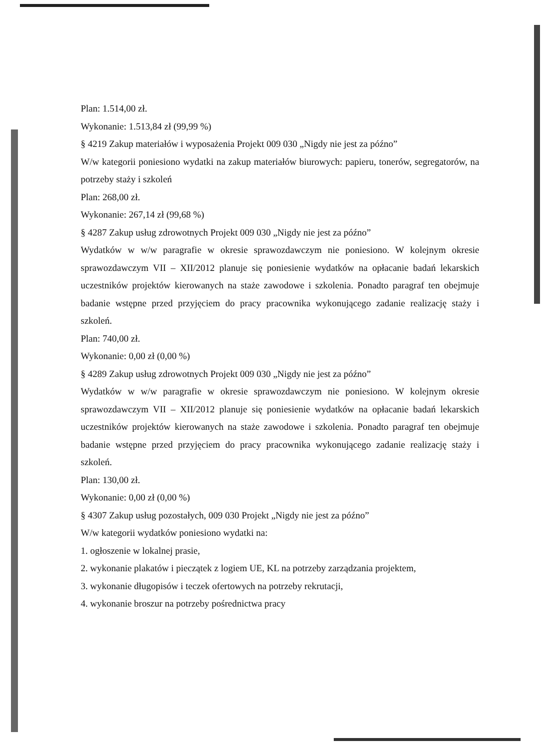Plan: 1.514,00 zł.
Wykonanie: 1.513,84 zł (99,99 %)
§ 4219 Zakup materiałów i wyposażenia Projekt 009 030 „Nigdy nie jest za późno”
W/w kategorii poniesiono wydatki na zakup materiałów biurowych: papieru, tonerów, segregatorów, na potrzeby staży i szkoleń
Plan: 268,00 zł.
Wykonanie: 267,14 zł (99,68 %)
§ 4287 Zakup usług zdrowotnych Projekt 009 030 „Nigdy nie jest za późno”
Wydatków w w/w paragrafie w okresie sprawozdawczym nie poniesiono. W kolejnym okresie sprawozdawczym VII – XII/2012 planuje się poniesienie wydatków na opłacanie badań lekarskich uczestników projektów kierowanych na staże zawodowe i szkolenia. Ponadto paragraf ten obejmuje badanie wstępne przed przyjęciem do pracy pracownika wykonującego zadanie realizację staży i szkoleń.
Plan: 740,00 zł.
Wykonanie: 0,00 zł (0,00 %)
§ 4289 Zakup usług zdrowotnych Projekt 009 030 „Nigdy nie jest za późno”
Wydatków w w/w paragrafie w okresie sprawozdawczym nie poniesiono. W kolejnym okresie sprawozdawczym VII – XII/2012 planuje się poniesienie wydatków na opłacanie badań lekarskich uczestników projektów kierowanych na staże zawodowe i szkolenia. Ponadto paragraf ten obejmuje badanie wstępne przed przyjęciem do pracy pracownika wykonującego zadanie realizację staży i szkoleń.
Plan: 130,00 zł.
Wykonanie: 0,00 zł (0,00 %)
§ 4307 Zakup usług pozostałych, 009 030 Projekt „Nigdy nie jest za późno”
W/w kategorii wydatków poniesiono wydatki na:
1. ogłoszenie w lokalnej prasie,
2. wykonanie plakatów i pieczątek z logiem UE, KL na potrzeby zarządzania projektem,
3. wykonanie długopisów i teczek ofertowych na potrzeby rekrutacji,
4. wykonanie broszur na potrzeby pośrednictwa pracy